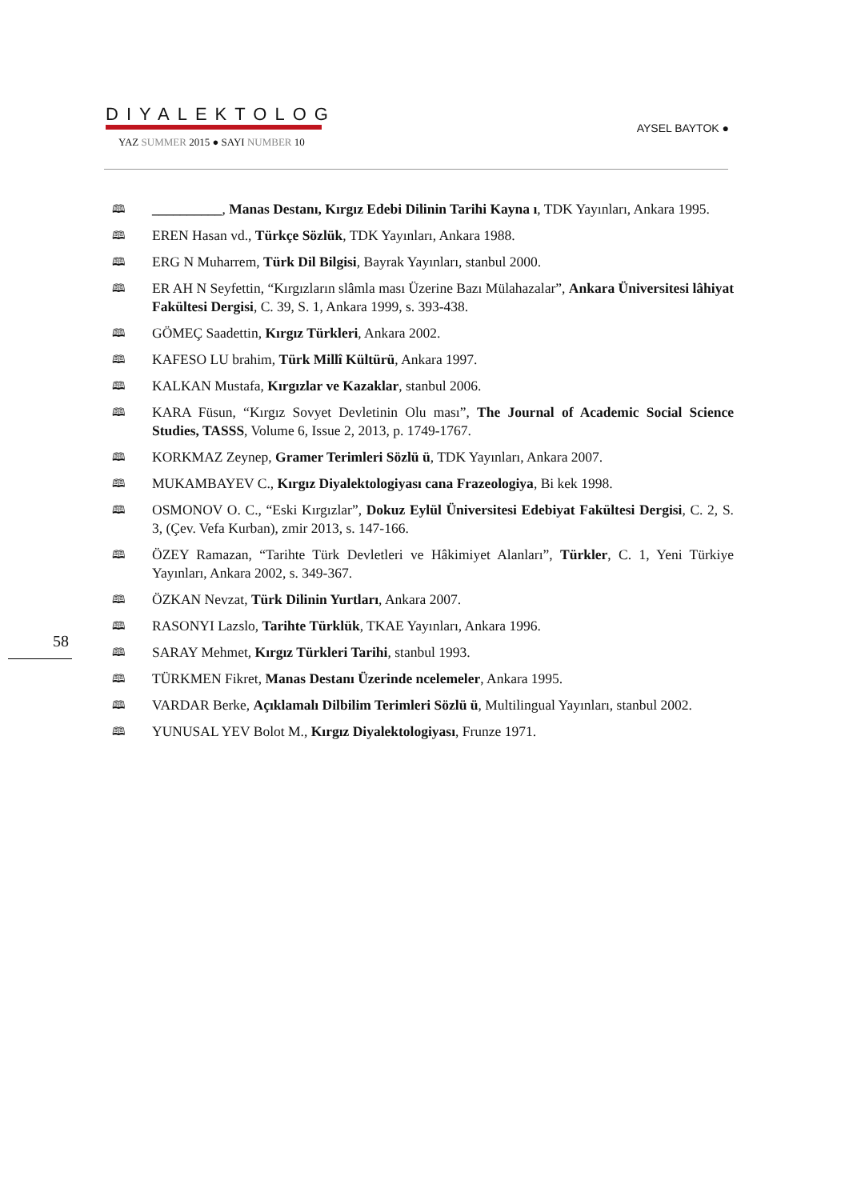DIYALEKTOLOG
YAZ SUMMER 2015 ● SAYI NUMBER 10
AYSEL BAYTOK ●
🕮 __________, Manas Destanı, Kırgız Edebi Dilinin Tarihi Kayna ı, TDK Yayınları, Ankara 1995.
🕮 EREN Hasan vd., Türkçe Sözlük, TDK Yayınları, Ankara 1988.
🕮 ERG N Muharrem, Türk Dil Bilgisi, Bayrak Yayınları, stanbul 2000.
🕮 ER AH N Seyfettin, “Kırgızların slâmla ması Üzerine Bazı Mülahazalar”, Ankara Üniversitesi lâhiyat Fakültesi Dergisi, C. 39, S. 1, Ankara 1999, s. 393-438.
🕮 GÖMEÇ Saadettin, Kırgız Türkleri, Ankara 2002.
🕮 KAFESO LU brahim, Türk Millî Kültürü, Ankara 1997.
🕮 KALKAN Mustafa, Kırgızlar ve Kazaklar, stanbul 2006.
🕮 KARA Füsun, “Kırgız Sovyet Devletinin Olu ması”, The Journal of Academic Social Science Studies, TASSS, Volume 6, Issue 2, 2013, p. 1749-1767.
🕮 KORKMAZ Zeynep, Gramer Terimleri Sözlü ü, TDK Yayınları, Ankara 2007.
🕮 MUKAMBAYEV C., Kırgız Diyalektologiyası cana Frazeologiya, Bi kek 1998.
🕮 OSMONOV O. C., “Eski Kırgızlar”, Dokuz Eylül Üniversitesi Edebiyat Fakültesi Dergisi, C. 2, S. 3, (Çev. Vefa Kurban), zmir 2013, s. 147-166.
🕮 ÖZEY Ramazan, “Tarihte Türk Devletleri ve Hâkimiyet Alanları”, Türkler, C. 1, Yeni Türkiye Yayınları, Ankara 2002, s. 349-367.
🕮 ÖZKAN Nevzat, Türk Dilinin Yurtları, Ankara 2007.
🕮 RASONYI Lazslo, Tarihte Türklük, TKAE Yayınları, Ankara 1996.
🕮 SARAY Mehmet, Kırgız Türkleri Tarihi, stanbul 1993.
🕮 TÜRKMEN Fikret, Manas Destanı Üzerinde ncelemeler, Ankara 1995.
🕮 VARDAR Berke, Açıklamalı Dilbilim Terimleri Sözlü ü, Multilingual Yayınları, stanbul 2002.
🕮 YUNUSAL YEV Bolot M., Kırgız Diyalektologiyası, Frunze 1971.
58